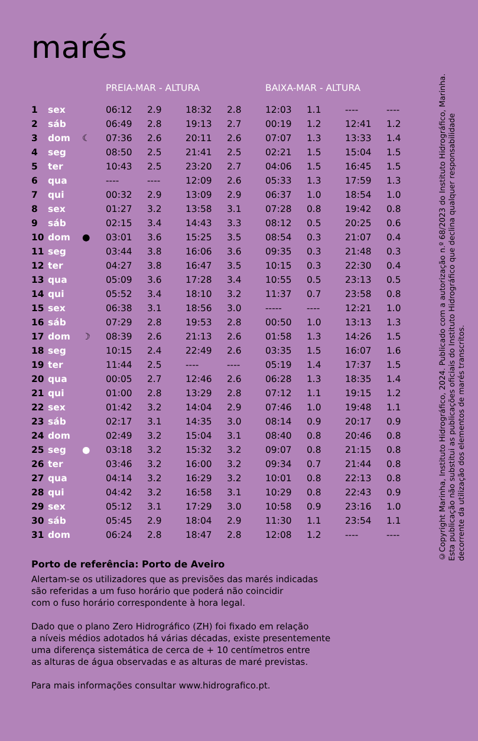marés
| | | | PREIA-MAR - ALTURA | | | | BAIXA-MAR - ALTURA | | | |
| --- | --- | --- | --- | --- | --- | --- | --- | --- | --- | --- |
| 1 | sex | | 06:12 | 2.9 | 18:32 | 2.8 | 12:03 | 1.1 | ---- | ---- |
| 2 | sáb | | 06:49 | 2.8 | 19:13 | 2.7 | 00:19 | 1.2 | 12:41 | 1.2 |
| 3 | dom | ☾ | 07:36 | 2.6 | 20:11 | 2.6 | 07:07 | 1.3 | 13:33 | 1.4 |
| 4 | seg | | 08:50 | 2.5 | 21:41 | 2.5 | 02:21 | 1.5 | 15:04 | 1.5 |
| 5 | ter | | 10:43 | 2.5 | 23:20 | 2.7 | 04:06 | 1.5 | 16:45 | 1.5 |
| 6 | qua | | ---- | ---- | 12:09 | 2.6 | 05:33 | 1.3 | 17:59 | 1.3 |
| 7 | qui | | 00:32 | 2.9 | 13:09 | 2.9 | 06:37 | 1.0 | 18:54 | 1.0 |
| 8 | sex | | 01:27 | 3.2 | 13:58 | 3.1 | 07:28 | 0.8 | 19:42 | 0.8 |
| 9 | sáb | | 02:15 | 3.4 | 14:43 | 3.3 | 08:12 | 0.5 | 20:25 | 0.6 |
| 10 | dom | ● | 03:01 | 3.6 | 15:25 | 3.5 | 08:54 | 0.3 | 21:07 | 0.4 |
| 11 | seg | | 03:44 | 3.8 | 16:06 | 3.6 | 09:35 | 0.3 | 21:48 | 0.3 |
| 12 | ter | | 04:27 | 3.8 | 16:47 | 3.5 | 10:15 | 0.3 | 22:30 | 0.4 |
| 13 | qua | | 05:09 | 3.6 | 17:28 | 3.4 | 10:55 | 0.5 | 23:13 | 0.5 |
| 14 | qui | | 05:52 | 3.4 | 18:10 | 3.2 | 11:37 | 0.7 | 23:58 | 0.8 |
| 15 | sex | | 06:38 | 3.1 | 18:56 | 3.0 | ----- | ---- | 12:21 | 1.0 |
| 16 | sáb | | 07:29 | 2.8 | 19:53 | 2.8 | 00:50 | 1.0 | 13:13 | 1.3 |
| 17 | dom | ☽ | 08:39 | 2.6 | 21:13 | 2.6 | 01:58 | 1.3 | 14:26 | 1.5 |
| 18 | seg | | 10:15 | 2.4 | 22:49 | 2.6 | 03:35 | 1.5 | 16:07 | 1.6 |
| 19 | ter | | 11:44 | 2.5 | ---- | ---- | 05:19 | 1.4 | 17:37 | 1.5 |
| 20 | qua | | 00:05 | 2.7 | 12:46 | 2.6 | 06:28 | 1.3 | 18:35 | 1.4 |
| 21 | qui | | 01:00 | 2.8 | 13:29 | 2.8 | 07:12 | 1.1 | 19:15 | 1.2 |
| 22 | sex | | 01:42 | 3.2 | 14:04 | 2.9 | 07:46 | 1.0 | 19:48 | 1.1 |
| 23 | sáb | | 02:17 | 3.1 | 14:35 | 3.0 | 08:14 | 0.9 | 20:17 | 0.9 |
| 24 | dom | | 02:49 | 3.2 | 15:04 | 3.1 | 08:40 | 0.8 | 20:46 | 0.8 |
| 25 | seg | ● | 03:18 | 3.2 | 15:32 | 3.2 | 09:07 | 0.8 | 21:15 | 0.8 |
| 26 | ter | | 03:46 | 3.2 | 16:00 | 3.2 | 09:34 | 0.7 | 21:44 | 0.8 |
| 27 | qua | | 04:14 | 3.2 | 16:29 | 3.2 | 10:01 | 0.8 | 22:13 | 0.8 |
| 28 | qui | | 04:42 | 3.2 | 16:58 | 3.1 | 10:29 | 0.8 | 22:43 | 0.9 |
| 29 | sex | | 05:12 | 3.1 | 17:29 | 3.0 | 10:58 | 0.9 | 23:16 | 1.0 |
| 30 | sáb | | 05:45 | 2.9 | 18:04 | 2.9 | 11:30 | 1.1 | 23:54 | 1.1 |
| 31 | dom | | 06:24 | 2.8 | 18:47 | 2.8 | 12:08 | 1.2 | ---- | ---- |
Porto de referência: Porto de Aveiro
Alertam-se os utilizadores que as previsões das marés indicadas
são referidas a um fuso horário que poderá não coincidir
com o fuso horário correspondente à hora legal.
Dado que o plano Zero Hidrográfico (ZH) foi fixado em relação
a níveis médios adotados há várias décadas, existe presentemente
uma diferença sistemática de cerca de + 10 centímetros entre
as alturas de água observadas e as alturas de maré previstas.
Para mais informações consultar www.hidrografico.pt.
©Copyright Marinha, Instituto Hidrográfico, 2024. Publicado com a autorização n.º 68/2023 do Instituto Hidrográfico, Marinha. Esta publicação não substitui as publicações oficiais do Instituto Hidrográfico que declina qualquer responsabilidade decorrente da utilização dos elementos de marés transcritos.